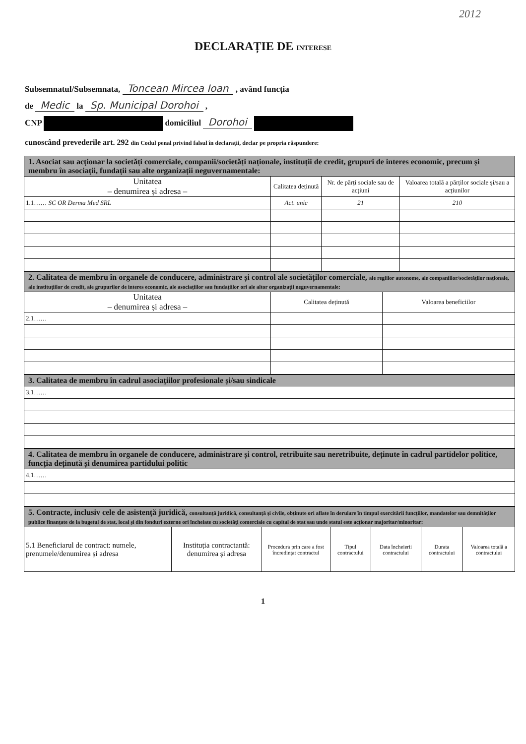2012
DECLARAȚIE DE INTERESE
Subsemnatul/Subsemnata, Toncean Mircea Ioan , având funcția
de Medic la Sp. Municipal Dorohoi ,
CNP domiciliul Dorohoi
cunoscând prevederile art. 292 din Codul penal privind falsul în declarații, declar pe propria răspundere:
| 1. Asociat sau acționar la societăți comerciale, companii/societăți naționale, instituții de credit, grupuri de interes economic, precum și membru în asociații, fundații sau alte organizații neguvernamentale: | | | |
| Unitatea – denumirea și adresa – | Calitatea deținută | Nr. de părți sociale sau de acțiuni | Valoarea totală a părților sociale și/sau a acțiunilor |
| 1.1…… SC OR Derma Med SRL | Act. unic | 21 | 210 |
| 2. Calitatea de membru în organele de conducere, administrare și control ale societăților comerciale, ale regiilor autonome, ale companiilor/societăților naționale, ale instituțiilor de credit, ale grupurilor de interes economic, ale asociațiilor sau fundațiilor ori ale altor organizații neguvernamentale: | | |
| Unitatea – denumirea și adresa – | Calitatea deținută | Valoarea beneficiilor |
| 2.1…… | | |
| 3. Calitatea de membru în cadrul asociațiilor profesionale și/sau sindicale |
| 3.1…… |
| 4. Calitatea de membru în organele de conducere, administrare și control, retribuite sau neretribuite, deținute în cadrul partidelor politice, funcția deținută și denumirea partidului politic |
| 4.1…… |
| 5. Contracte, inclusiv cele de asistență juridică, consultanță juridică, consultanță și civile, obținute ori aflate în derulare în timpul exercitării funcțiilor, mandatelor sau demnităților publice finanțate de la bugetul de stat, local și din fonduri externe ori încheiate cu societăți comerciale cu capital de stat sau unde statul este acționar majoritar/minoritar: | | | | | | |
| 5.1 Beneficiarul de contract: numele, prenumele/denumirea și adresa | Instituția contractantă: denumirea și adresa | Procedura prin care a fost încredințat contractul | Tipul contractului | Data încheierii contractului | Durata contractului | Valoarea totală a contractului |
1